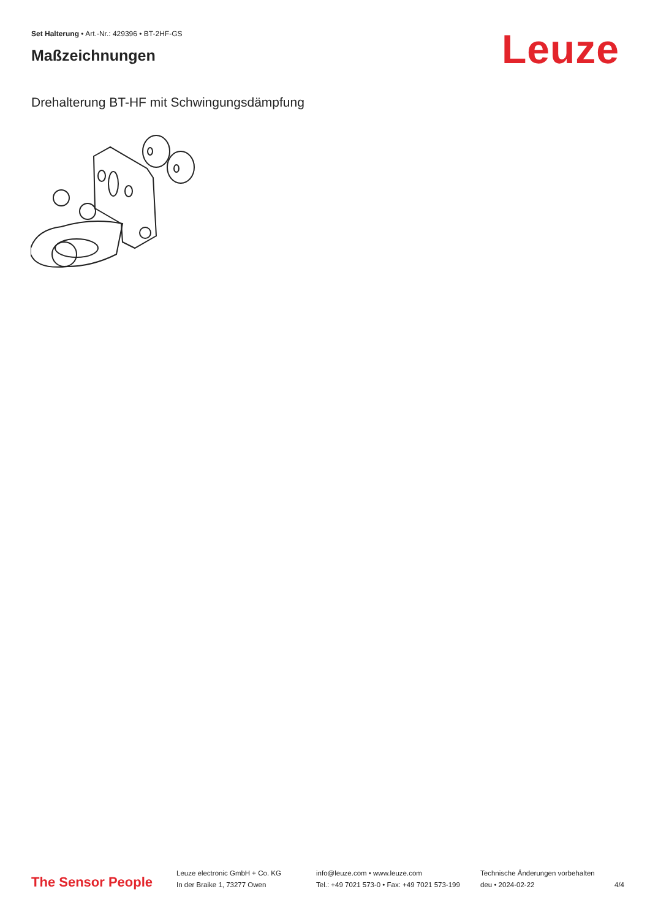Set Halterung • Art.-Nr.: 429396 • BT-2HF-GS
Maßzeichnungen
Leuze
Drehalterung BT-HF mit Schwingungsdämpfung
The Sensor People
Leuze electronic GmbH + Co. KG
In der Braike 1, 73277 Owen
info@leuze.com • www.leuze.com
Tel.: +49 7021 573-0 • Fax: +49 7021 573-199
Technische Änderungen vorbehalten
deu • 2024-02-22
4/4